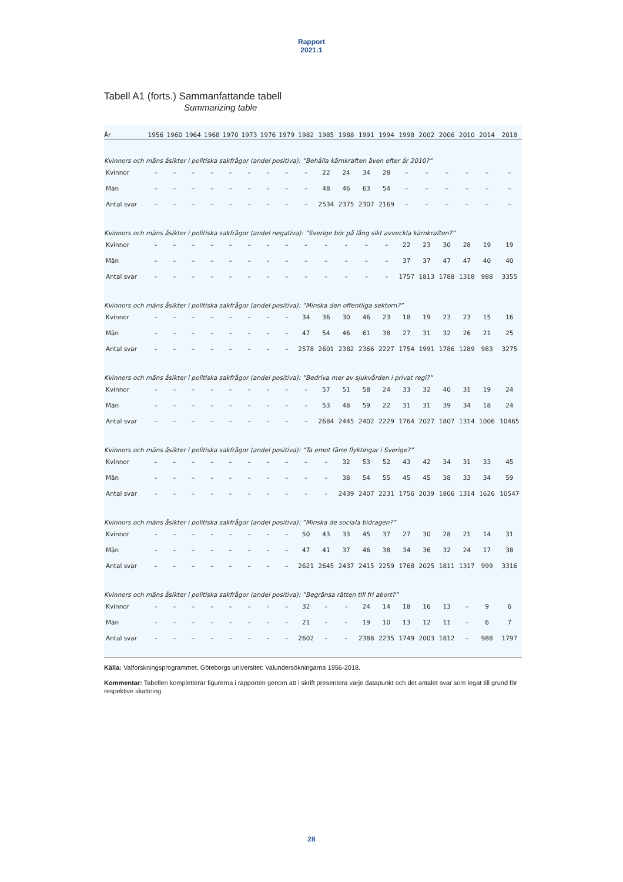Rapport
2021:1
Tabell A1 (forts.) Sammanfattande tabell
Summarizing table
| År | 1956 | 1960 | 1964 | 1968 | 1970 | 1973 | 1976 | 1979 | 1982 | 1985 | 1988 | 1991 | 1994 | 1998 | 2002 | 2006 | 2010 | 2014 | 2018 |
| --- | --- | --- | --- | --- | --- | --- | --- | --- | --- | --- | --- | --- | --- | --- | --- | --- | --- | --- | --- |
| Kvinnors och mäns åsikter i politiska sakfrågor (andel positiva): ”Behålla kärnkraften även efter år 2010?” | | | | | | | | | | | | | | | | | | | |
| Kvinnor | – | – | – | – | – | – | – | – | – | 22 | 24 | 34 | 28 | – | – | – | – | – | – |
| Män | – | – | – | – | – | – | – | – | – | 48 | 46 | 63 | 54 | – | – | – | – | – | – |
| Antal svar | – | – | – | – | – | – | – | – | – | 2534 | 2375 | 2307 | 2169 | – | – | – | – | – | – |
| Kvinnors och mäns åsikter i politiska sakfrågor (andel negativa): ”Sverige bör på lång sikt avveckla kärnkraften?” | | | | | | | | | | | | | | | | | | | |
| Kvinnor | – | – | – | – | – | – | – | – | – | – | – | – | – | 22 | 23 | 30 | 28 | 19 | 19 |
| Män | – | – | – | – | – | – | – | – | – | – | – | – | – | 37 | 37 | 47 | 47 | 40 | 40 |
| Antal svar | – | – | – | – | – | – | – | – | – | – | – | – | – | 1757 | 1813 | 1788 | 1318 | 988 | 3355 |
| Kvinnors och mäns åsikter i politiska sakfrågor (andel positiva): ”Minska den offentliga sektorn?” | | | | | | | | | | | | | | | | | | | |
| Kvinnor | – | – | – | – | – | – | – | – | 34 | 36 | 30 | 46 | 23 | 18 | 19 | 23 | 23 | 15 | 16 |
| Män | – | – | – | – | – | – | – | – | 47 | 54 | 46 | 61 | 38 | 27 | 31 | 32 | 26 | 21 | 25 |
| Antal svar | – | – | – | – | – | – | – | – | 2578 | 2601 | 2382 | 2366 | 2227 | 1754 | 1991 | 1786 | 1289 | 983 | 3275 |
| Kvinnors och mäns åsikter i politiska sakfrågor (andel positiva): ”Bedriva mer av sjukvården i privat regi?” | | | | | | | | | | | | | | | | | | | |
| Kvinnor | – | – | – | – | – | – | – | – | – | 57 | 51 | 58 | 24 | 33 | 32 | 40 | 31 | 19 | 24 |
| Män | – | – | – | – | – | – | – | – | – | 53 | 48 | 59 | 22 | 31 | 31 | 39 | 34 | 18 | 24 |
| Antal svar | – | – | – | – | – | – | – | – | – | 2684 | 2445 | 2402 | 2229 | 1764 | 2027 | 1807 | 1314 | 1006 | 10465 |
| Kvinnors och mäns åsikter i politiska sakfrågor (andel positiva): ”Ta emot färre flyktingar i Sverige?” | | | | | | | | | | | | | | | | | | | |
| Kvinnor | – | – | – | – | – | – | – | – | – | – | 32 | 53 | 52 | 43 | 42 | 34 | 31 | 33 | 45 |
| Män | – | – | – | – | – | – | – | – | – | – | 38 | 54 | 55 | 45 | 45 | 38 | 33 | 34 | 59 |
| Antal svar | – | – | – | – | – | – | – | – | – | – | 2439 | 2407 | 2231 | 1756 | 2039 | 1806 | 1314 | 1626 | 10547 |
| Kvinnors och mäns åsikter i politiska sakfrågor (andel positiva): ”Minska de sociala bidragen?” | | | | | | | | | | | | | | | | | | | |
| Kvinnor | – | – | – | – | – | – | – | – | 50 | 43 | 33 | 45 | 37 | 27 | 30 | 28 | 21 | 14 | 31 |
| Män | – | – | – | – | – | – | – | – | 47 | 41 | 37 | 46 | 38 | 34 | 36 | 32 | 24 | 17 | 38 |
| Antal svar | – | – | – | – | – | – | – | – | 2621 | 2645 | 2437 | 2415 | 2259 | 1768 | 2025 | 1811 | 1317 | 999 | 3316 |
| Kvinnors och mäns åsikter i politiska sakfrågor (andel positiva): ”Begränsa rätten till fri abort?” | | | | | | | | | | | | | | | | | | | |
| Kvinnor | – | – | – | – | – | – | – | – | 32 | – | – | 24 | 14 | 18 | 16 | 13 | – | 9 | 6 |
| Män | – | – | – | – | – | – | – | – | 21 | – | – | 19 | 10 | 13 | 12 | 11 | – | 6 | 7 |
| Antal svar | – | – | – | – | – | – | – | – | 2602 | – | – | 2388 | 2235 | 1749 | 2003 | 1812 | – | 988 | 1797 |
Källa: Valforskningsprogrammet, Göteborgs universitet: Valundersökningarna 1956-2018.
Kommentar: Tabellen kompletterar figurerna i rapporten genom att i skrift presentera varje datapunkt och det antalet svar som legat till grund för respektive skattning.
28